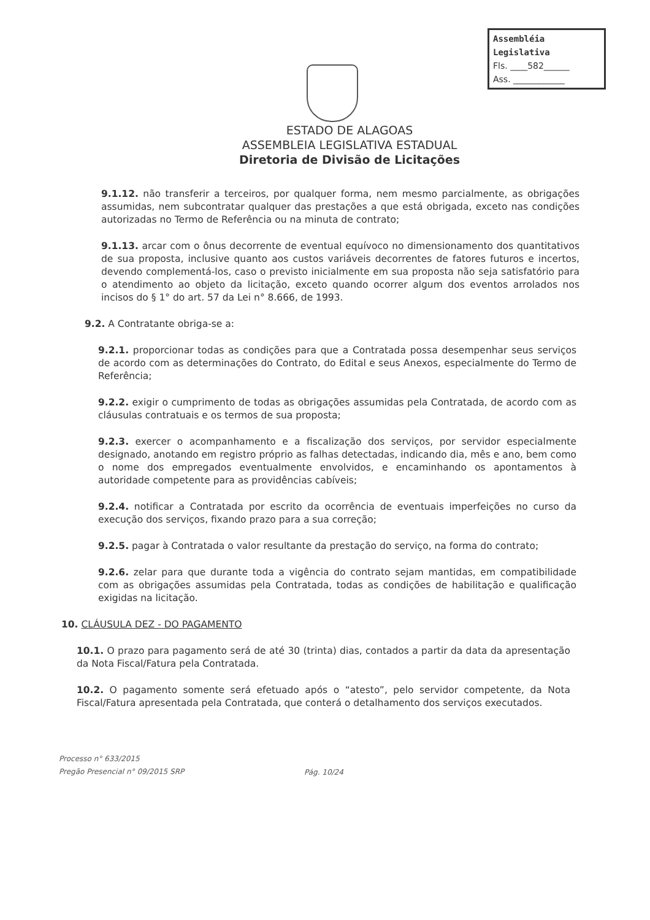Assembléia Legislativa
Fls. ____582______
Ass. ____________
ESTADO DE ALAGOAS
ASSEMBLEIA LEGISLATIVA ESTADUAL
Diretoria de Divisão de Licitações
9.1.12. não transferir a terceiros, por qualquer forma, nem mesmo parcialmente, as obrigações assumidas, nem subcontratar qualquer das prestações a que está obrigada, exceto nas condições autorizadas no Termo de Referência ou na minuta de contrato;
9.1.13. arcar com o ônus decorrente de eventual equívoco no dimensionamento dos quantitativos de sua proposta, inclusive quanto aos custos variáveis decorrentes de fatores futuros e incertos, devendo complementá-los, caso o previsto inicialmente em sua proposta não seja satisfatório para o atendimento ao objeto da licitação, exceto quando ocorrer algum dos eventos arrolados nos incisos do § 1° do art. 57 da Lei n° 8.666, de 1993.
9.2. A Contratante obriga-se a:
9.2.1. proporcionar todas as condições para que a Contratada possa desempenhar seus serviços de acordo com as determinações do Contrato, do Edital e seus Anexos, especialmente do Termo de Referência;
9.2.2. exigir o cumprimento de todas as obrigações assumidas pela Contratada, de acordo com as cláusulas contratuais e os termos de sua proposta;
9.2.3. exercer o acompanhamento e a fiscalização dos serviços, por servidor especialmente designado, anotando em registro próprio as falhas detectadas, indicando dia, mês e ano, bem como o nome dos empregados eventualmente envolvidos, e encaminhando os apontamentos à autoridade competente para as providências cabíveis;
9.2.4. notificar a Contratada por escrito da ocorrência de eventuais imperfeições no curso da execução dos serviços, fixando prazo para a sua correção;
9.2.5. pagar à Contratada o valor resultante da prestação do serviço, na forma do contrato;
9.2.6. zelar para que durante toda a vigência do contrato sejam mantidas, em compatibilidade com as obrigações assumidas pela Contratada, todas as condições de habilitação e qualificação exigidas na licitação.
10. CLÁUSULA DEZ - DO PAGAMENTO
10.1. O prazo para pagamento será de até 30 (trinta) dias, contados a partir da data da apresentação da Nota Fiscal/Fatura pela Contratada.
10.2. O pagamento somente será efetuado após o “atesto”, pelo servidor competente, da Nota Fiscal/Fatura apresentada pela Contratada, que conterá o detalhamento dos serviços executados.
Processo n° 633/2015
Pregão Presencial n° 09/2015 SRP
Pág. 10/24